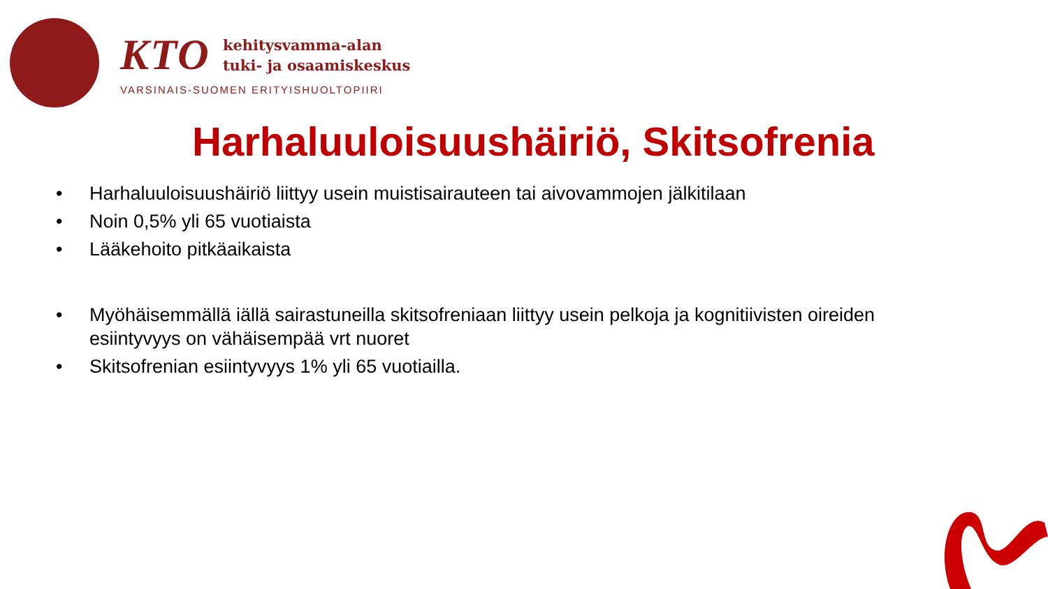KTO kehitysvamma-alan
tuki- ja osaamiskeskus
VARSINAIS-SUOMEN ERITYISHUOLTOPIIRI
Harhaluuloisuushäiriö, Skitsofrenia
• Harhaluuloisuushäiriö liittyy usein muistisairauteen tai aivovammojen jälkitilaan
• Noin 0,5% yli 65 vuotiaista
• Lääkehoito pitkäaikaista
• Myöhäisemmällä iällä sairastuneilla skitsofreniaan liittyy usein pelkoja ja kognitiivisten oireiden esiintyvyys on vähäisempää vrt nuoret
• Skitsofrenian esiintyvyys 1% yli 65 vuotiailla.